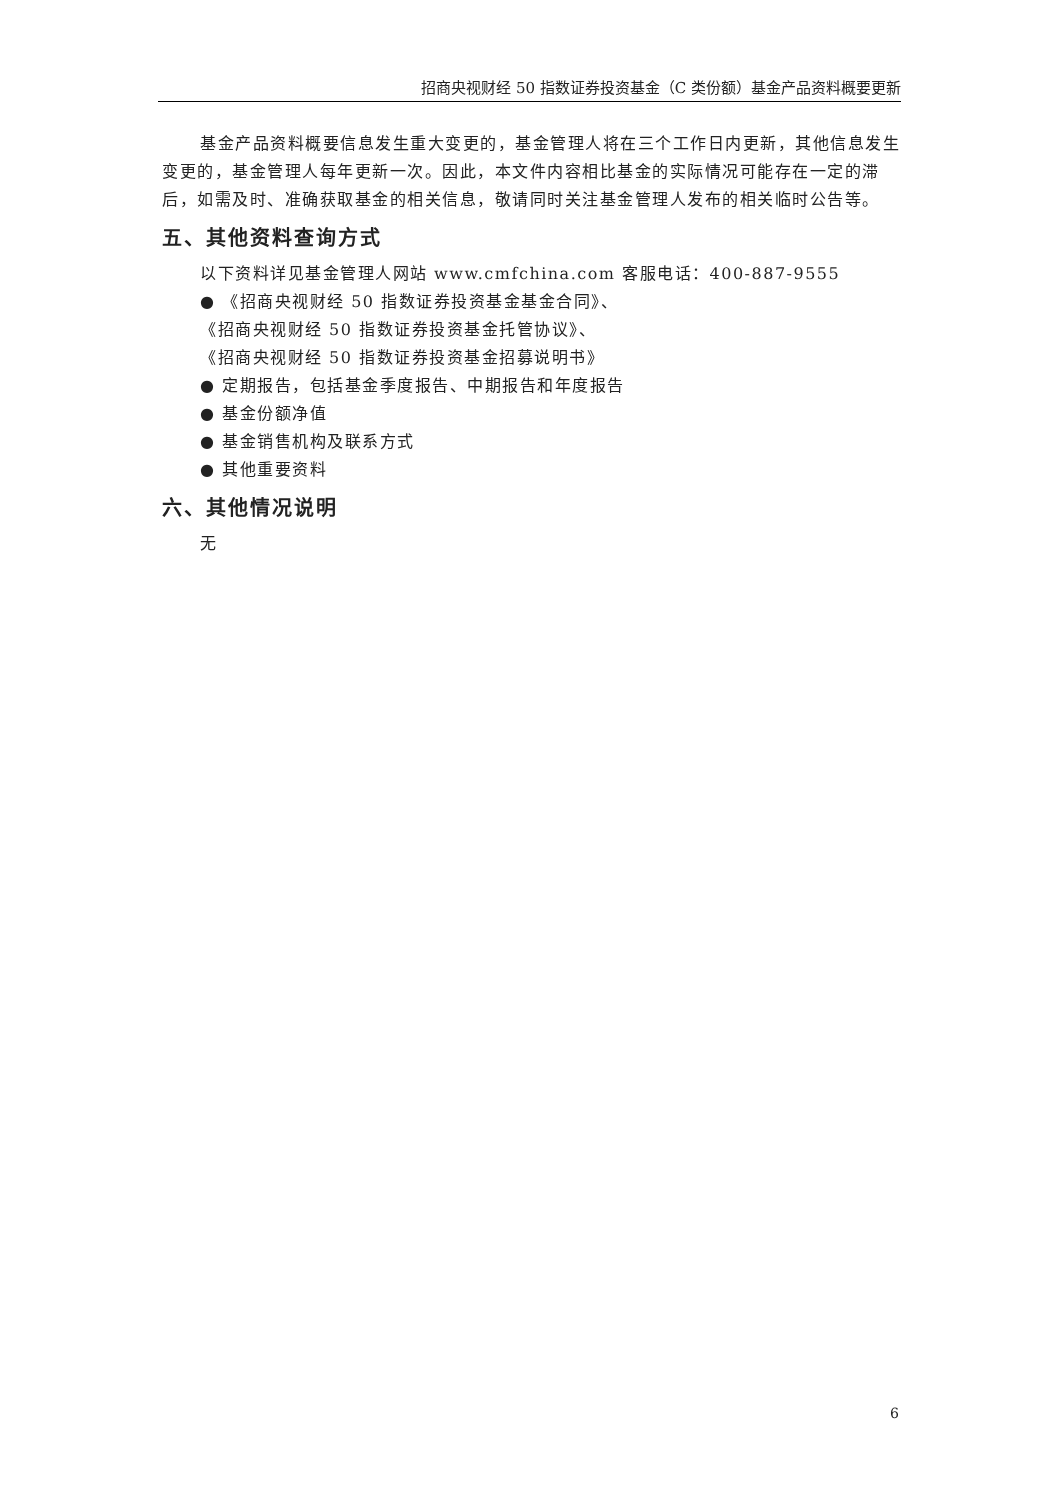招商央视财经 50 指数证券投资基金（C 类份额）基金产品资料概要更新
基金产品资料概要信息发生重大变更的，基金管理人将在三个工作日内更新，其他信息发生变更的，基金管理人每年更新一次。因此，本文件内容相比基金的实际情况可能存在一定的滞后，如需及时、准确获取基金的相关信息，敬请同时关注基金管理人发布的相关临时公告等。
五、其他资料查询方式
以下资料详见基金管理人网站 www.cmfchina.com 客服电话：400-887-9555
● 《招商央视财经 50 指数证券投资基金基金合同》、
《招商央视财经 50 指数证券投资基金托管协议》、
《招商央视财经 50 指数证券投资基金招募说明书》
● 定期报告，包括基金季度报告、中期报告和年度报告
● 基金份额净值
● 基金销售机构及联系方式
● 其他重要资料
六、其他情况说明
无
6